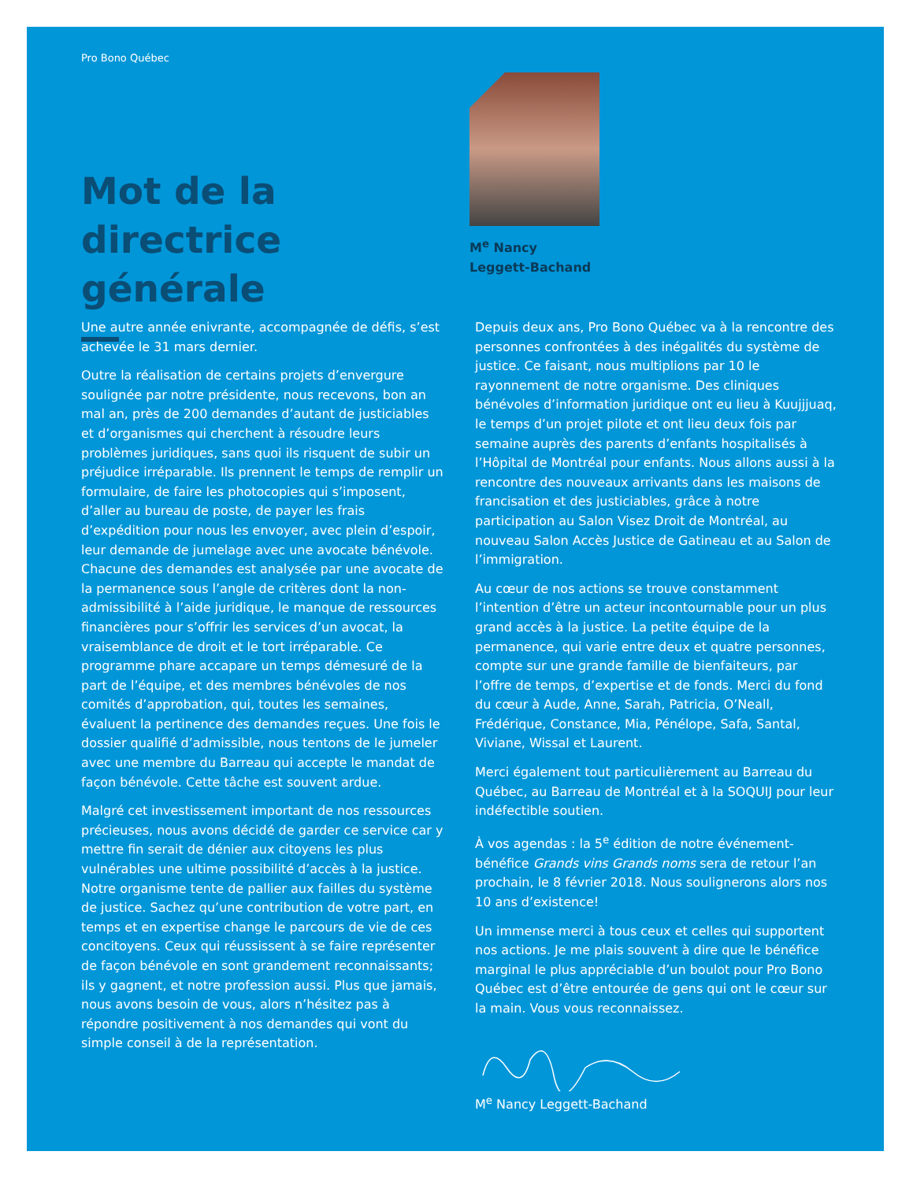Pro Bono Québec
Mot de la
directrice générale
M<sup>e</sup> Nancy
Leggett-Bachand
Une autre année enivrante, accompagnée de défis, s’est achevée le 31 mars dernier.
Outre la réalisation de certains projets d’envergure soulignée par notre présidente, nous recevons, bon an mal an, près de 200 demandes d’autant de justiciables et d’organismes qui cherchent à résoudre leurs problèmes juridiques, sans quoi ils risquent de subir un préjudice irréparable. Ils prennent le temps de remplir un formulaire, de faire les photocopies qui s’imposent, d’aller au bureau de poste, de payer les frais d’expédition pour nous les envoyer, avec plein d’espoir, leur demande de jumelage avec une avocate bénévole. Chacune des demandes est analysée par une avocate de la permanence sous l’angle de critères dont la non-admissibilité à l’aide juridique, le manque de ressources financières pour s’offrir les services d’un avocat, la vraisemblance de droit et le tort irréparable. Ce programme phare accapare un temps démesuré de la part de l’équipe, et des membres bénévoles de nos comités d’approbation, qui, toutes les semaines, évaluent la pertinence des demandes reçues. Une fois le dossier qualifié d’admissible, nous tentons de le jumeler avec une membre du Barreau qui accepte le mandat de façon bénévole. Cette tâche est souvent ardue.
Malgré cet investissement important de nos ressources précieuses, nous avons décidé de garder ce service car y mettre fin serait de dénier aux citoyens les plus vulnérables une ultime possibilité d’accès à la justice. Notre organisme tente de pallier aux failles du système de justice. Sachez qu’une contribution de votre part, en temps et en expertise change le parcours de vie de ces concitoyens. Ceux qui réussissent à se faire représenter de façon bénévole en sont grandement reconnaissants; ils y gagnent, et notre profession aussi. Plus que jamais, nous avons besoin de vous, alors n’hésitez pas à répondre positivement à nos demandes qui vont du simple conseil à de la représentation.
Depuis deux ans, Pro Bono Québec va à la rencontre des personnes confrontées à des inégalités du système de justice. Ce faisant, nous multiplions par 10 le rayonnement de notre organisme. Des cliniques bénévoles d’information juridique ont eu lieu à Kuujjjuaq, le temps d’un projet pilote et ont lieu deux fois par semaine auprès des parents d’enfants hospitalisés à l’Hôpital de Montréal pour enfants. Nous allons aussi à la rencontre des nouveaux arrivants dans les maisons de francisation et des justiciables, grâce à notre participation au Salon Visez Droit de Montréal, au nouveau Salon Accès Justice de Gatineau et au Salon de l’immigration.
Au cœur de nos actions se trouve constamment l’intention d’être un acteur incontournable pour un plus grand accès à la justice. La petite équipe de la permanence, qui varie entre deux et quatre personnes, compte sur une grande famille de bienfaiteurs, par l’offre de temps, d’expertise et de fonds. Merci du fond du cœur à Aude, Anne, Sarah, Patricia, O’Neall, Frédérique, Constance, Mia, Pénélope, Safa, Santal, Viviane, Wissal et Laurent.
Merci également tout particulièrement au Barreau du Québec, au Barreau de Montréal et à la SOQUIJ pour leur indéfectible soutien.
À vos agendas : la 5<sup>e</sup> édition de notre événement-bénéfice Grands vins Grands noms sera de retour l’an prochain, le 8 février 2018. Nous soulignerons alors nos 10 ans d’existence!
Un immense merci à tous ceux et celles qui supportent nos actions. Je me plais souvent à dire que le bénéfice marginal le plus appréciable d’un boulot pour Pro Bono Québec est d’être entourée de gens qui ont le cœur sur la main. Vous vous reconnaissez.
M<sup>e</sup> Nancy Leggett-Bachand